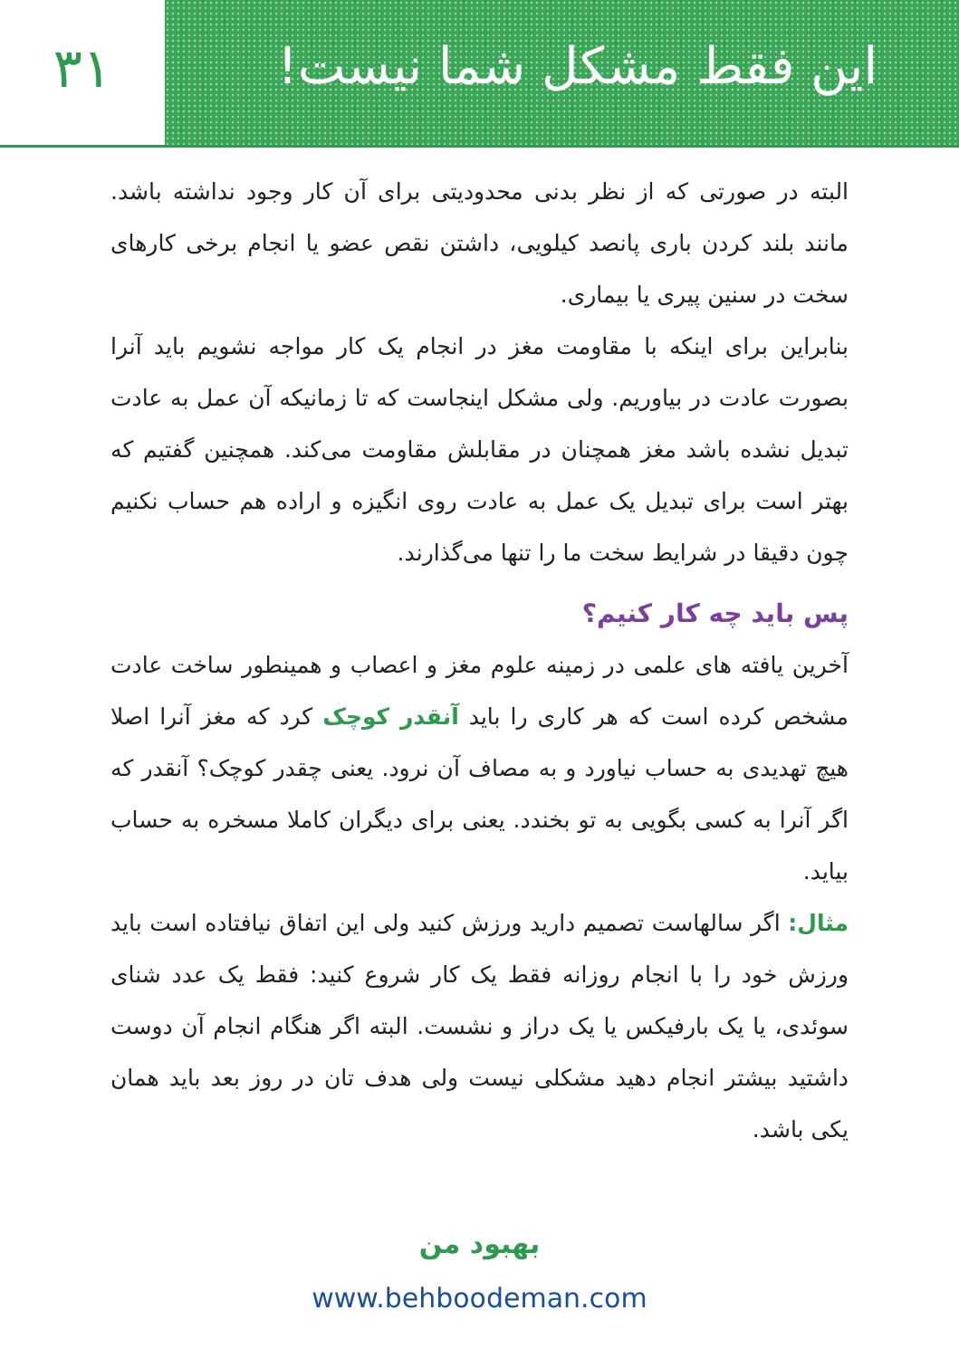۳۱ این فقط مشکل شما نیست!
البته در صورتی که از نظر بدنی محدودیتی برای آن کار وجود نداشته باشد. مانند بلند کردن باری پانصد کیلویی، داشتن نقص عضو یا انجام برخی کارهای سخت در سنین پیری یا بیماری.
بنابراین برای اینکه با مقاومت مغز در انجام یک کار مواجه نشویم باید آنرا بصورت عادت در بیاوریم. ولی مشکل اینجاست که تا زمانیکه آن عمل به عادت تبدیل نشده باشد مغز همچنان در مقابلش مقاومت می‌کند. همچنین گفتیم که بهتر است برای تبدیل یک عمل به عادت روی انگیزه و اراده هم حساب نکنیم چون دقیقا در شرایط سخت ما را تنها می‌گذارند.
پس باید چه کار کنیم؟
آخرین یافته های علمی در زمینه علوم مغز و اعصاب و همینطور ساخت عادت مشخص کرده است که هر کاری را باید آنقدر کوچک کرد که مغز آنرا اصلا هیچ تهدیدی به حساب نیاورد و به مصاف آن نرود. یعنی چقدر کوچک؟ آنقدر که اگر آنرا به کسی بگویی به تو بخندد. یعنی برای دیگران کاملا مسخره به حساب بیاید.
مثال: اگر سالهاست تصمیم دارید ورزش کنید ولی این اتفاق نیافتاده است باید ورزش خود را با انجام روزانه فقط یک کار شروع کنید: فقط یک عدد شنای سوئدی، یا یک بارفیکس یا یک دراز و نشست. البته اگر هنگام انجام آن دوست داشتید بیشتر انجام دهید مشکلی نیست ولی هدف تان در روز بعد باید همان یکی باشد.
بهبود من
www.behboodeman.com